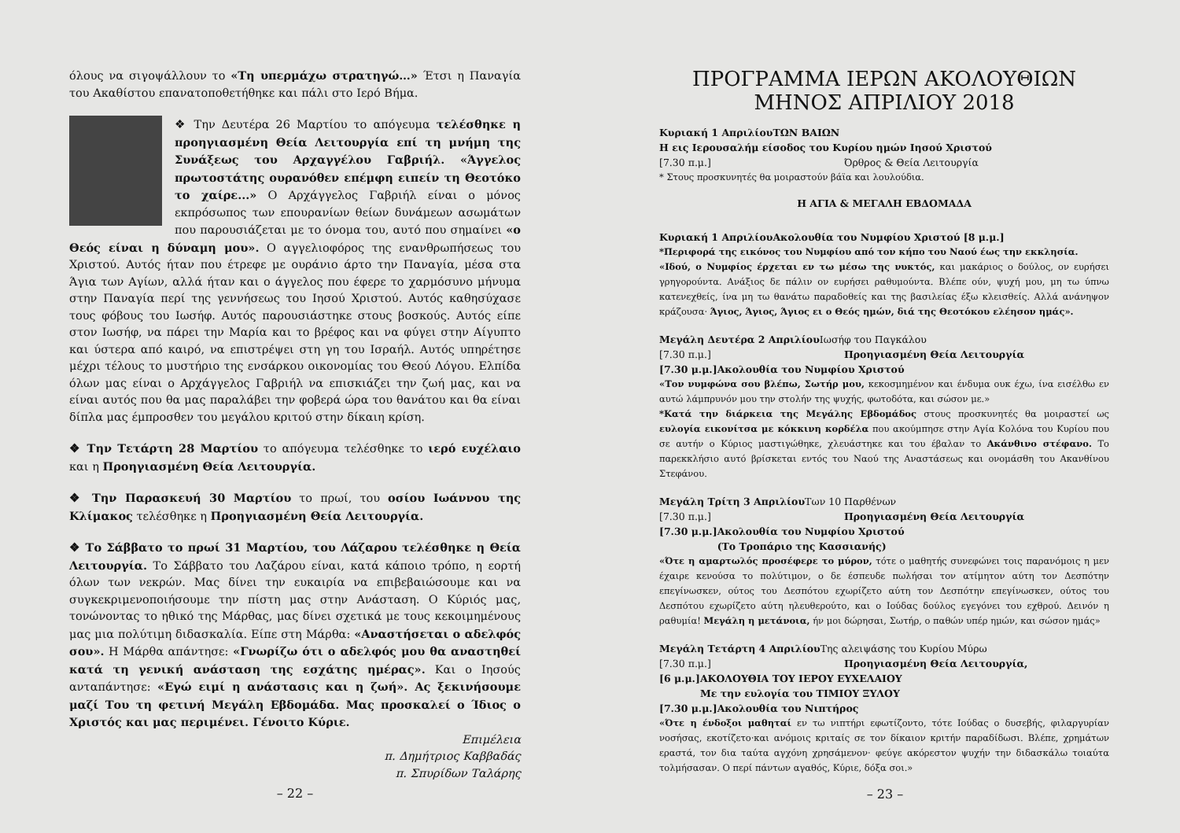όλους να σιγοψάλλουν το «Τη υπερμάχω στρατηγώ…» Έτσι η Παναγία του Ακαθίστου επανατοποθετήθηκε και πάλι στο Ιερό Βήμα.
❖ Την Δευτέρα 26 Μαρτίου το απόγευμα τελέσθηκε η προηγιασμένη Θεία Λειτουργία επί τη μνήμη της Συνάξεως του Αρχαγγέλου Γαβριήλ. «Άγγελος πρωτοστάτης ουρανόθεν επέμφη ειπείν τη Θεοτόκο το χαίρε...» Ο Αρχάγγελος Γαβριήλ είναι ο μόνος εκπρόσωπος των επουρανίων θείων δυνάμεων ασωμάτων που παρουσιάζεται με το όνομα του, αυτό που σημαίνει «ο Θεός είναι η δύναμη μου». Ο αγγελιοφόρος της ενανθρωπήσεως του Χριστού. Αυτός ήταν που έτρεφε με ουράνιο άρτο την Παναγία, μέσα στα Άγια των Αγίων, αλλά ήταν και ο άγγελος που έφερε το χαρμόσυνο μήνυμα στην Παναγία περί της γεννήσεως του Ιησού Χριστού. Αυτός καθησύχασε τους φόβους του Ιωσήφ. Αυτός παρουσιάστηκε στους βοσκούς. Αυτός είπε στον Ιωσήφ, να πάρει την Μαρία και το βρέφος και να φύγει στην Αίγυπτο και ύστερα από καιρό, να επιστρέψει στη γη του Ισραήλ. Αυτός υπηρέτησε μέχρι τέλους το μυστήριο της ενσάρκου οικονομίας του Θεού Λόγου. Ελπίδα όλων μας είναι ο Αρχάγγελος Γαβριήλ να επισκιάζει την ζωή μας, και να είναι αυτός που θα μας παραλάβει την φοβερά ώρα του θανάτου και θα είναι δίπλα μας έμπροσθεν του μεγάλου κριτού στην δίκαιη κρίση.
❖ Την Τετάρτη 28 Μαρτίου το απόγευμα τελέσθηκε το ιερό ευχέλαιο και η Προηγιασμένη Θεία Λειτουργία.
❖ Την Παρασκευή 30 Μαρτίου το πρωί, του οσίου Ιωάννου της Κλίμακος τελέσθηκε η Προηγιασμένη Θεία Λειτουργία.
❖ Το Σάββατο το πρωί 31 Μαρτίου, του Λάζαρου τελέσθηκε η Θεία Λειτουργία. Το Σάββατο του Λαζάρου είναι, κατά κάποιο τρόπο, η εορτή όλων των νεκρών. Μας δίνει την ευκαιρία να επιβεβαιώσουμε και να συγκεκριμενοποιήσουμε την πίστη μας στην Ανάσταση. Ο Κύριός μας, τονώνοντας το ηθικό της Μάρθας, μας δίνει σχετικά με τους κεκοιμημένους μας μια πολύτιμη διδασκαλία. Είπε στη Μάρθα: «Αναστήσεται ο αδελφός σου». Η Μάρθα απάντησε: «Γνωρίζω ότι ο αδελφός μου θα αναστηθεί κατά τη γενική ανάσταση της εσχάτης ημέρας». Και ο Ιησούς ανταπάντησε: «Εγώ ειμί η ανάστασις και η ζωή». Ας ξεκινήσουμε μαζί Του τη φετινή Μεγάλη Εβδομάδα. Μας προσκαλεί ο Ίδιος ο Χριστός και μας περιμένει. Γένοιτο Κύριε.
Επιμέλεια
π. Δημήτριος Καββαδάς
π. Σπυρίδων Ταλάρης
– 22 –
ΠΡΟΓΡΑΜΜΑ ΙΕΡΩΝ ΑΚΟΛΟΥΘΙΩΝ
ΜΗΝΟΣ ΑΠΡΙΛΙΟΥ 2018
Κυριακή 1 Απριλίου ΤΩΝ ΒΑΙΩΝ
Η εις Ιερουσαλήμ είσοδος του Κυρίου ημών Ιησού Χριστού
[7.30 π.μ.] Όρθρος & Θεία Λειτουργία
* Στους προσκυνητές θα μοιραστούν βάϊα και λουλούδια.
Η ΑΓΙΑ & ΜΕΓΑΛΗ ΕΒΔΟΜΑΔΑ
Κυριακή 1 Απριλίου Ακολουθία του Νυμφίου Χριστού [8 μ.μ.]
*Περιφορά της εικόνος του Νυμφίου από τον κήπο του Ναού έως την εκκλησία.
«Ιδού, ο Νυμφίος έρχεται εν τω μέσω της νυκτός, και μακάριος ο δούλος, ον ευρήσει γρηγορούντα. Ανάξιος δε πάλιν ον ευρήσει ραθυμούντα. Βλέπε ούν, ψυχή μου, μη τω ύπνω κατενεχθείς, ίνα μη τω θανάτω παραδοθείς και της βασιλείας έξω κλεισθείς. Αλλά ανάνηψον κράζουσα· Άγιος, Άγιος, Άγιος ει ο Θεός ημών, διά της Θεοτόκου ελέησον ημάς».
Μεγάλη Δευτέρα 2 Απριλίου Ιωσήφ του Παγκάλου
[7.30 π.μ.] Προηγιασμένη Θεία Λειτουργία
[7.30 μ.μ.] Ακολουθία του Νυμφίου Χριστού
«Τον νυμφώνα σου βλέπω, Σωτήρ μου, κεκοσμημένον και ένδυμα ουκ έχω, ίνα εισέλθω εν αυτώ λάμπρυνόν μου την στολήν της ψυχής, φωτοδότα, και σώσον με.»
*Κατά την διάρκεια της Μεγάλης Εβδομάδος στους προσκυνητές θα μοιραστεί ως ευλογία εικονίτσα με κόκκινη κορδέλα που ακούμπησε στην Αγία Κολόνα του Κυρίου που σε αυτήν ο Κύριος μαστιγώθηκε, χλευάστηκε και του έβαλαν το Ακάνθινο στέφανο. Το παρεκκλήσιο αυτό βρίσκεται εντός του Ναού της Αναστάσεως και ονομάσθη του Ακανθίνου Στεφάνου.
Μεγάλη Τρίτη 3 Απριλίου Των 10 Παρθένων
[7.30 π.μ.] Προηγιασμένη Θεία Λειτουργία
[7.30 μ.μ.] Ακολουθία του Νυμφίου Χριστού
(Το Τροπάριο της Κασσιανής)
«Ότε η αμαρτωλός προσέφερε το μύρον, τότε ο μαθητής συνεφώνει τοις παρανόμοις η μεν έχαιρε κενούσα το πολύτιμον, ο δε έσπευδε πωλήσαι τον ατίμητον αύτη τον Δεσπότην επεγίνωσκεν, ούτος του Δεσπότου εχωρίζετο αύτη τον Δεσπότην επεγίνωσκεν, ούτος του Δεσπότου εχωρίζετο αύτη ηλευθερούτο, και ο Ιούδας δούλος εγεγόνει του εχθρού. Δεινόν η ραθυμία! Μεγάλη η μετάνοια, ήν μοι δώρησαι, Σωτήρ, ο παθών υπέρ ημών, και σώσον ημάς»
Μεγάλη Τετάρτη 4 Απριλίου Της αλειψάσης του Κυρίου Μύρω
[7.30 π.μ.] Προηγιασμένη Θεία Λειτουργία,
[6 μ.μ.] ΑΚΟΛΟΥΘΙΑ ΤΟΥ ΙΕΡΟΥ ΕΥΧΕΛΑΙΟΥ
Με την ευλογία του ΤΙΜΙΟΥ ΞΥΛΟΥ
[7.30 μ.μ.] Ακολουθία του Νιπτήρος
«Ότε η ένδοξοι μαθηταί εν τω νιπτήρι εφωτίζοντο, τότε Ιούδας ο δυσεβής, φιλαργυρίαν νοσήσας, εκοτίζετο·και ανόμοις κριταίς σε τον δίκαιον κριτήν παραδίδωσι. Βλέπε, χρημάτων εραστά, τον δια ταύτα αγχόνη χρησάμενον· φεύγε ακόρεστον ψυχήν την διδασκάλω τοιαύτα τολμήσασαν. Ο περί πάντων αγαθός, Κύριε, δόξα σοι.»
– 23 –